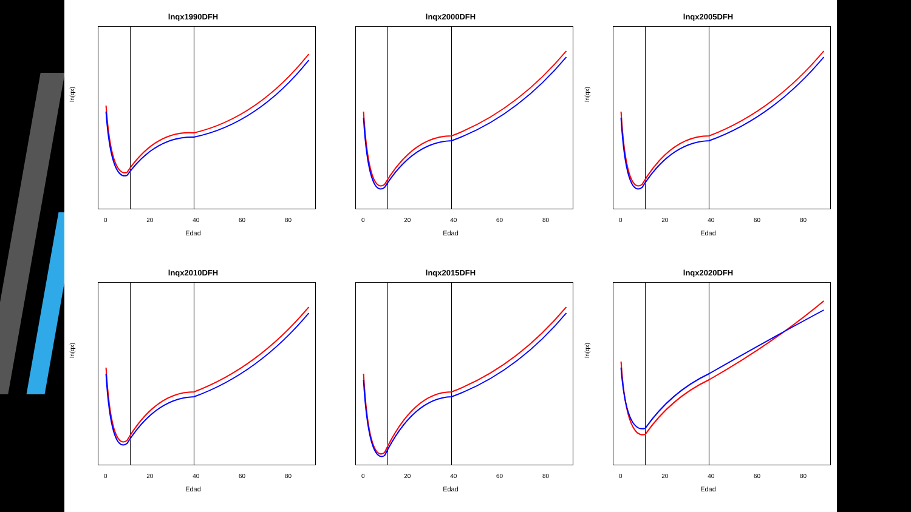lnqx1990DFH
ln(qx)
0 20 40 60 80
Edad
lnqx2000DFH
0 20 40 60 80
Edad
lnqx2005DFH
ln(qx)
0 20 40 60 80
Edad
lnqx2010DFH
ln(qx)
0 20 40 60 80
Edad
lnqx2015DFH
0 20 40 60 80
Edad
lnqx2020DFH
ln(qx)
0 20 40 60 80
Edad